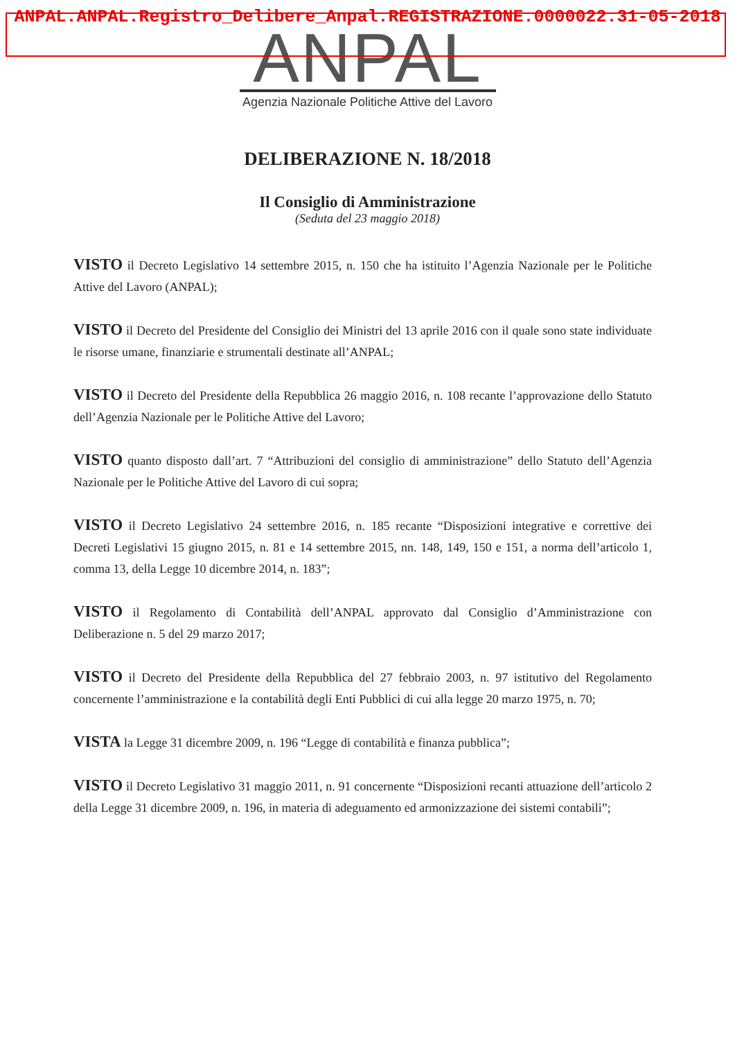ANPAL.ANPAL.Registro_Delibere_Anpal.REGISTRAZIONE.0000022.31-05-2018
ANPAL
Agenzia Nazionale Politiche Attive del Lavoro
DELIBERAZIONE N. 18/2018
Il Consiglio di Amministrazione
(Seduta del 23 maggio 2018)
VISTO il Decreto Legislativo 14 settembre 2015, n. 150 che ha istituito l’Agenzia Nazionale per le Politiche Attive del Lavoro (ANPAL);
VISTO il Decreto del Presidente del Consiglio dei Ministri del 13 aprile 2016 con il quale sono state individuate le risorse umane, finanziarie e strumentali destinate all’ANPAL;
VISTO il Decreto del Presidente della Repubblica 26 maggio 2016, n. 108 recante l’approvazione dello Statuto dell’Agenzia Nazionale per le Politiche Attive del Lavoro;
VISTO quanto disposto dall’art. 7 “Attribuzioni del consiglio di amministrazione” dello Statuto dell’Agenzia Nazionale per le Politiche Attive del Lavoro di cui sopra;
VISTO il Decreto Legislativo 24 settembre 2016, n. 185 recante “Disposizioni integrative e correttive dei Decreti Legislativi 15 giugno 2015, n. 81 e 14 settembre 2015, nn. 148, 149, 150 e 151, a norma dell’articolo 1, comma 13, della Legge 10 dicembre 2014, n. 183”;
VISTO il Regolamento di Contabilità dell’ANPAL approvato dal Consiglio d’Amministrazione con Deliberazione n. 5 del 29 marzo 2017;
VISTO il Decreto del Presidente della Repubblica del 27 febbraio 2003, n. 97 istitutivo del Regolamento concernente l’amministrazione e la contabilità degli Enti Pubblici di cui alla legge 20 marzo 1975, n. 70;
VISTA la Legge 31 dicembre 2009, n. 196 “Legge di contabilità e finanza pubblica”;
VISTO il Decreto Legislativo 31 maggio 2011, n. 91 concernente “Disposizioni recanti attuazione dell’articolo 2 della Legge 31 dicembre 2009, n. 196, in materia di adeguamento ed armonizzazione dei sistemi contabili”;